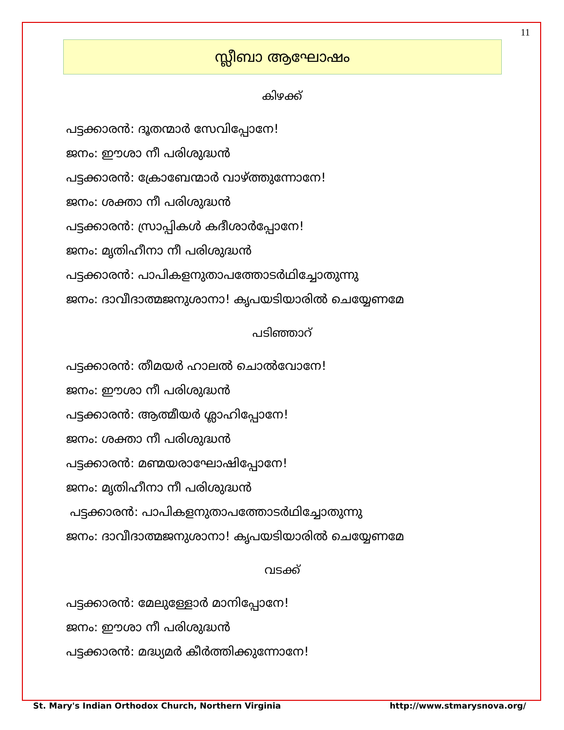11
സ്ലീബാ ആഘോഷം
കിഴക്ക്
പട്ടക്കാരൻ: ദൂതന്മാർ സേവിപ്പോനേ!
ജനം: ഈശാ നീ പരിശുദ്ധൻ
പട്ടക്കാരൻ: ക്രോബേന്മാർ വാഴ്ത്തുന്നോനേ!
ജനം: ശക്താ നീ പരിശുദ്ധൻ
പട്ടക്കാരൻ: സ്രാപ്പികൾ കദീശാർപ്പോനേ!
ജനം: മൃതിഹീനാ നീ പരിശുദ്ധൻ
പട്ടക്കാരൻ: പാപികളനുതാപത്തോടർഥിച്ചോതുന്നു
ജനം: ദാവീദാത്മജനുശാനാ! കൃപയടിയാരിൽ ചെയ്യേണമേ
പടിഞ്ഞാറ്
പട്ടക്കാരൻ: തീമയർ ഹാലൽ ചൊൽവോനേ!
ജനം: ഈശാ നീ പരിശുദ്ധൻ
പട്ടക്കാരൻ: ആത്മീയർ ശ്ലാഹിപ്പോനേ!
ജനം: ശക്താ നീ പരിശുദ്ധൻ
പട്ടക്കാരൻ: മണ്മയരാഘോഷിപ്പോനേ!
ജനം: മൃതിഹീനാ നീ പരിശുദ്ധൻ
പട്ടക്കാരൻ: പാപികളനുതാപത്തോടർഥിച്ചോതുന്നു
ജനം: ദാവീദാത്മജനുശാനാ! കൃപയടിയാരിൽ ചെയ്യേണമേ
വടക്ക്
പട്ടക്കാരൻ: മേലുള്ളോർ മാനിപ്പോനേ!
ജനം: ഈശാ നീ പരിശുദ്ധൻ
പട്ടക്കാരൻ: മദ്ധ്യമർ കീർത്തിക്കുന്നോനേ!
St. Mary's Indian Orthodox Church, Northern Virginia http://www.stmarysnova.org/